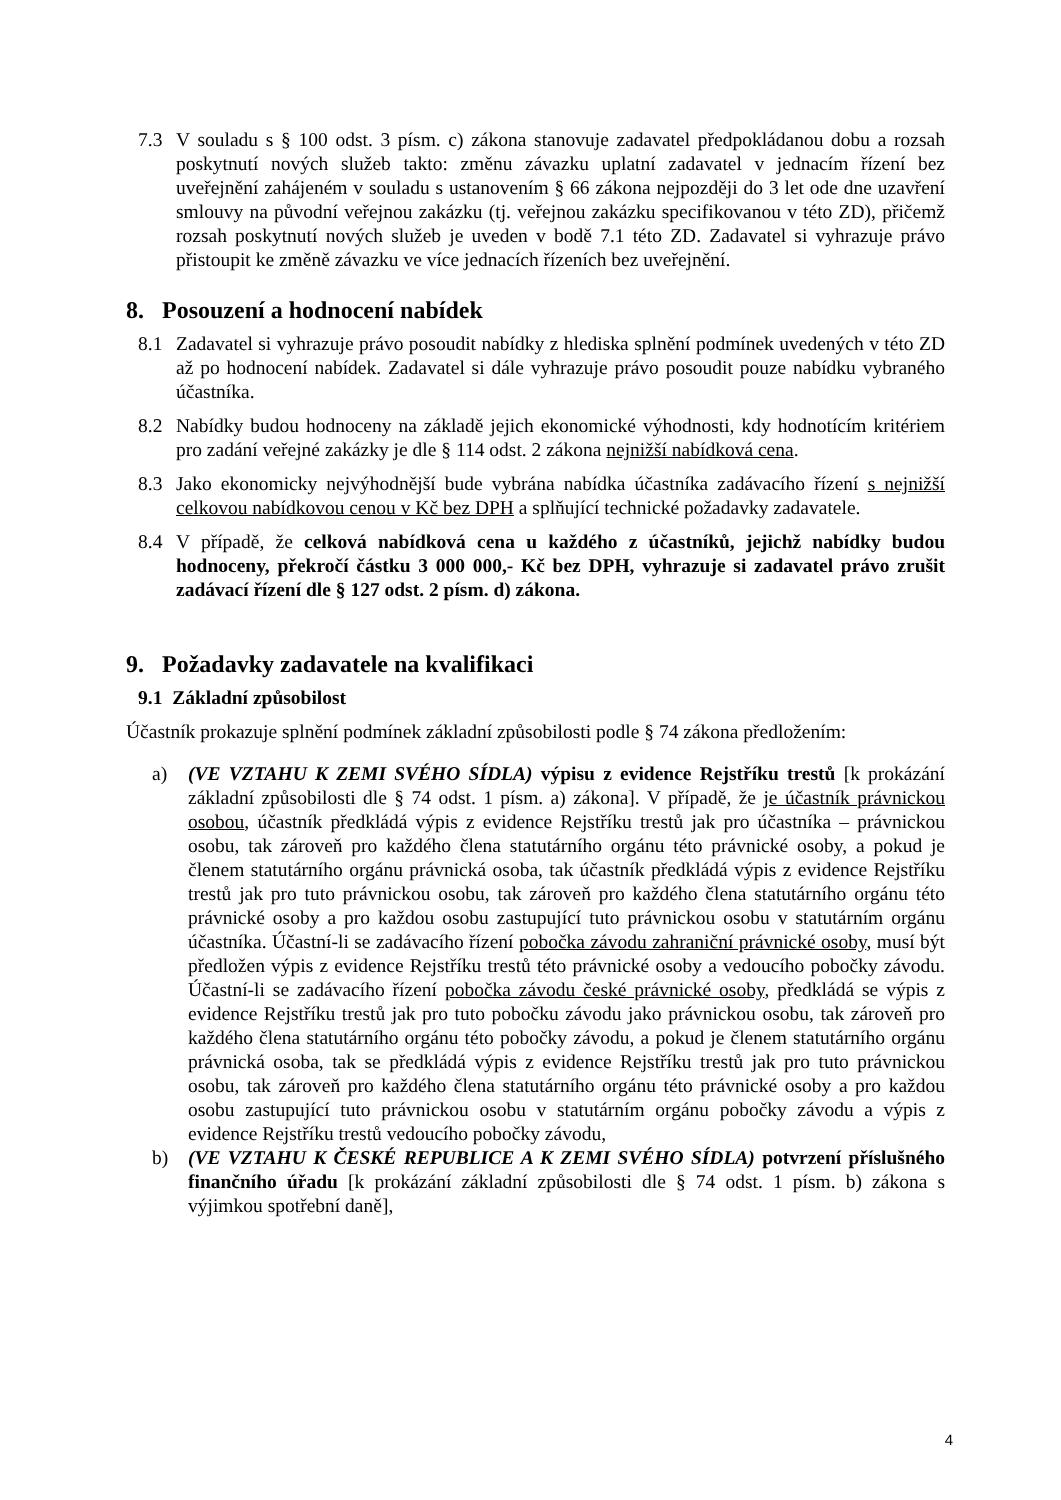7.3 V souladu s § 100 odst. 3 písm. c) zákona stanovuje zadavatel předpokládanou dobu a rozsah poskytnutí nových služeb takto: změnu závazku uplatní zadavatel v jednacím řízení bez uveřejnění zahájeném v souladu s ustanovením § 66 zákona nejpozději do 3 let ode dne uzavření smlouvy na původní veřejnou zakázku (tj. veřejnou zakázku specifikovanou v této ZD), přičemž rozsah poskytnutí nových služeb je uveden v bodě 7.1 této ZD. Zadavatel si vyhrazuje právo přistoupit ke změně závazku ve více jednacích řízeních bez uveřejnění.
8. Posouzení a hodnocení nabídek
8.1 Zadavatel si vyhrazuje právo posoudit nabídky z hlediska splnění podmínek uvedených v této ZD až po hodnocení nabídek. Zadavatel si dále vyhrazuje právo posoudit pouze nabídku vybraného účastníka.
8.2 Nabídky budou hodnoceny na základě jejich ekonomické výhodnosti, kdy hodnotícím kritériem pro zadání veřejné zakázky je dle § 114 odst. 2 zákona nejnižší nabídková cena.
8.3 Jako ekonomicky nejvýhodnější bude vybrána nabídka účastníka zadávacího řízení s nejnižší celkovou nabídkovou cenou v Kč bez DPH a splňující technické požadavky zadavatele.
8.4 V případě, že celková nabídková cena u každého z účastníků, jejichž nabídky budou hodnoceny, překročí částku 3 000 000,- Kč bez DPH, vyhrazuje si zadavatel právo zrušit zadávací řízení dle § 127 odst. 2 písm. d) zákona.
9. Požadavky zadavatele na kvalifikaci
9.1 Základní způsobilost
Účastník prokazuje splnění podmínek základní způsobilosti podle § 74 zákona předložením:
a) (VE VZTAHU K ZEMI SVÉHO SÍDLA) výpisu z evidence Rejstříku trestů [k prokázání základní způsobilosti dle § 74 odst. 1 písm. a) zákona]. V případě, že je účastník právnickou osobou, účastník předkládá výpis z evidence Rejstříku trestů jak pro účastníka – právnickou osobu, tak zároveň pro každého člena statutárního orgánu této právnické osoby, a pokud je členem statutárního orgánu právnická osoba, tak účastník předkládá výpis z evidence Rejstříku trestů jak pro tuto právnickou osobu, tak zároveň pro každého člena statutárního orgánu této právnické osoby a pro každou osobu zastupující tuto právnickou osobu v statutárním orgánu účastníka. Účastní-li se zadávacího řízení pobočka závodu zahraniční právnické osoby, musí být předložen výpis z evidence Rejstříku trestů této právnické osoby a vedoucího pobočky závodu. Účastní-li se zadávacího řízení pobočka závodu české právnické osoby, předkládá se výpis z evidence Rejstříku trestů jak pro tuto pobočku závodu jako právnickou osobu, tak zároveň pro každého člena statutárního orgánu této pobočky závodu, a pokud je členem statutárního orgánu právnická osoba, tak se předkládá výpis z evidence Rejstříku trestů jak pro tuto právnickou osobu, tak zároveň pro každého člena statutárního orgánu této právnické osoby a pro každou osobu zastupující tuto právnickou osobu v statutárním orgánu pobočky závodu a výpis z evidence Rejstříku trestů vedoucího pobočky závodu,
b) (VE VZTAHU K ČESKÉ REPUBLICE A K ZEMI SVÉHO SÍDLA) potvrzení příslušného finančního úřadu [k prokázání základní způsobilosti dle § 74 odst. 1 písm. b) zákona s výjimkou spotřební daně],
4